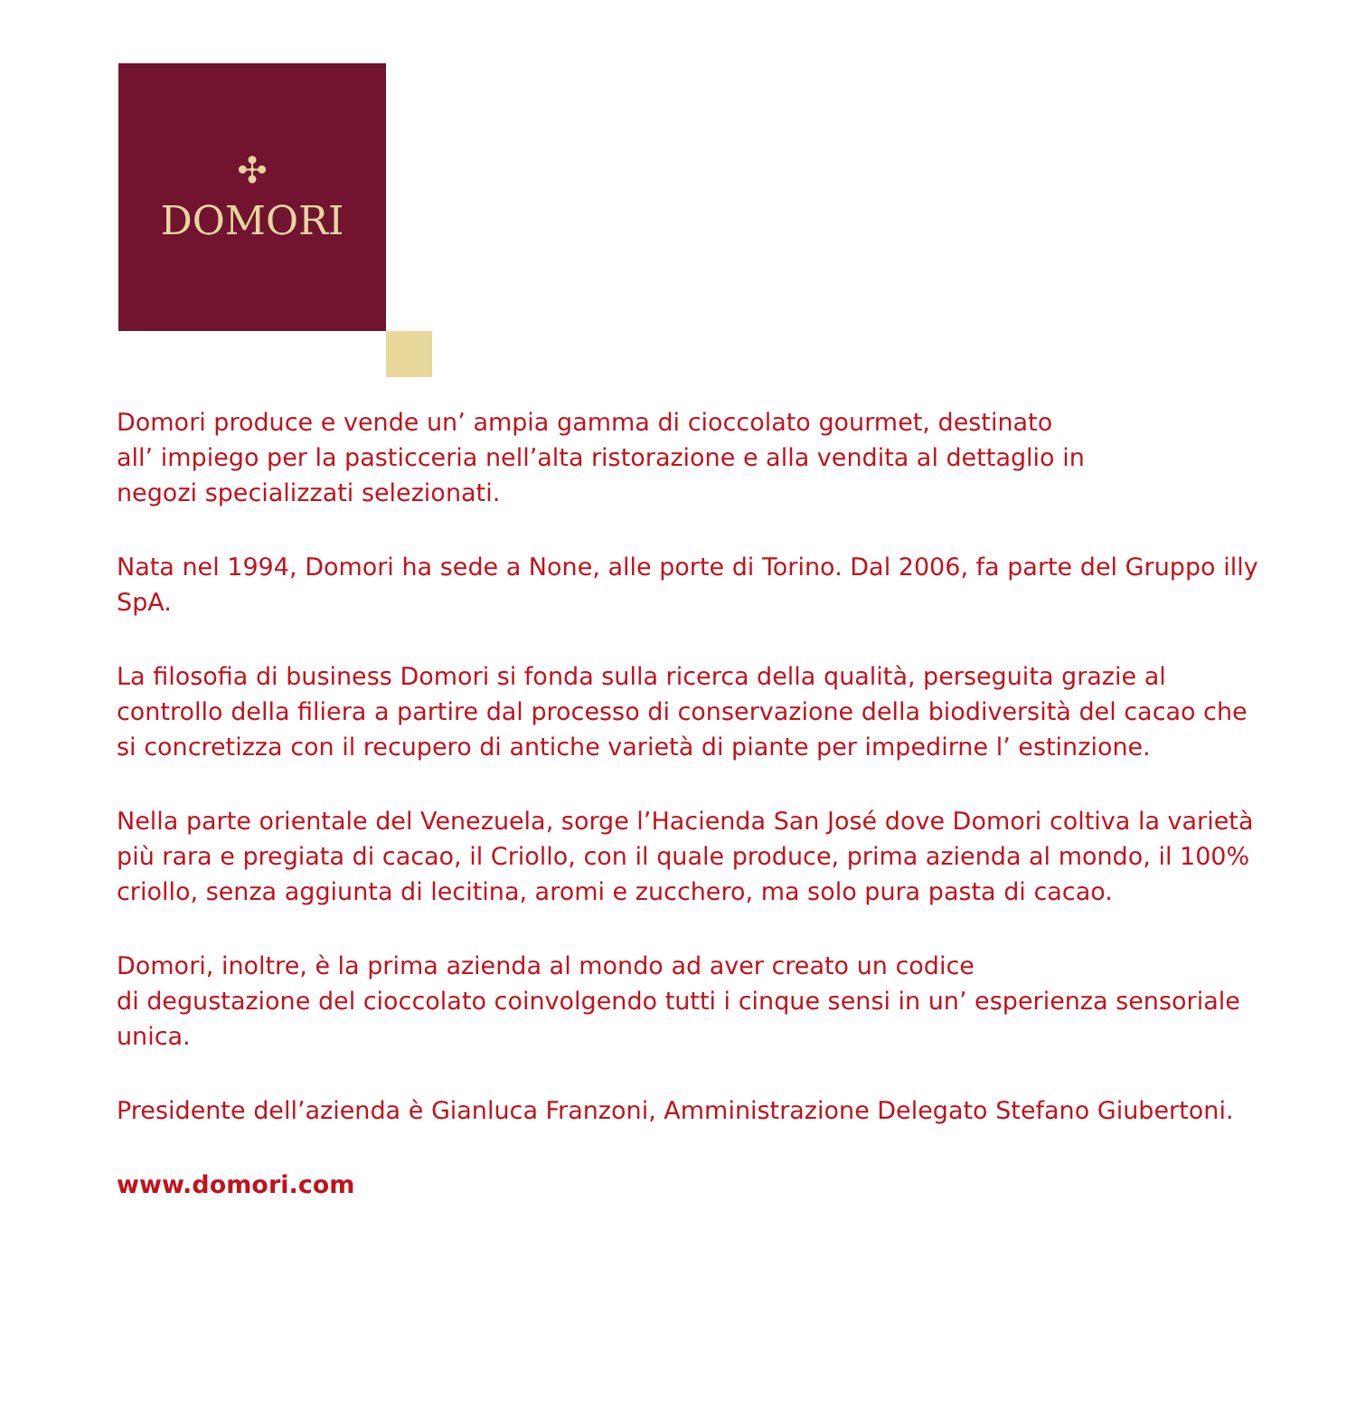✣
DOMORI
Domori produce e vende un’ ampia gamma di cioccolato gourmet, destinato
all’ impiego per la pasticceria nell’alta ristorazione e alla vendita al dettaglio in
negozi specializzati selezionati.
Nata nel 1994, Domori ha sede a None, alle porte di Torino. Dal 2006, fa parte del Gruppo illy SpA.
La filosofia di business Domori si fonda sulla ricerca della qualità, perseguita grazie al controllo della filiera a partire dal processo di conservazione della biodiversità del cacao che si concretizza con il recupero di antiche varietà di piante per impedirne l’ estinzione.
Nella parte orientale del Venezuela, sorge l’Hacienda San José dove Domori coltiva la varietà più rara e pregiata di cacao, il Criollo, con il quale produce, prima azienda al mondo, il 100% criollo, senza aggiunta di lecitina, aromi e zucchero, ma solo pura pasta di cacao.
Domori, inoltre, è la prima azienda al mondo ad aver creato un codice
di degustazione del cioccolato coinvolgendo tutti i cinque sensi in un’ esperienza sensoriale unica.
Presidente dell’azienda è Gianluca Franzoni, Amministrazione Delegato Stefano Giubertoni.
www.domori.com